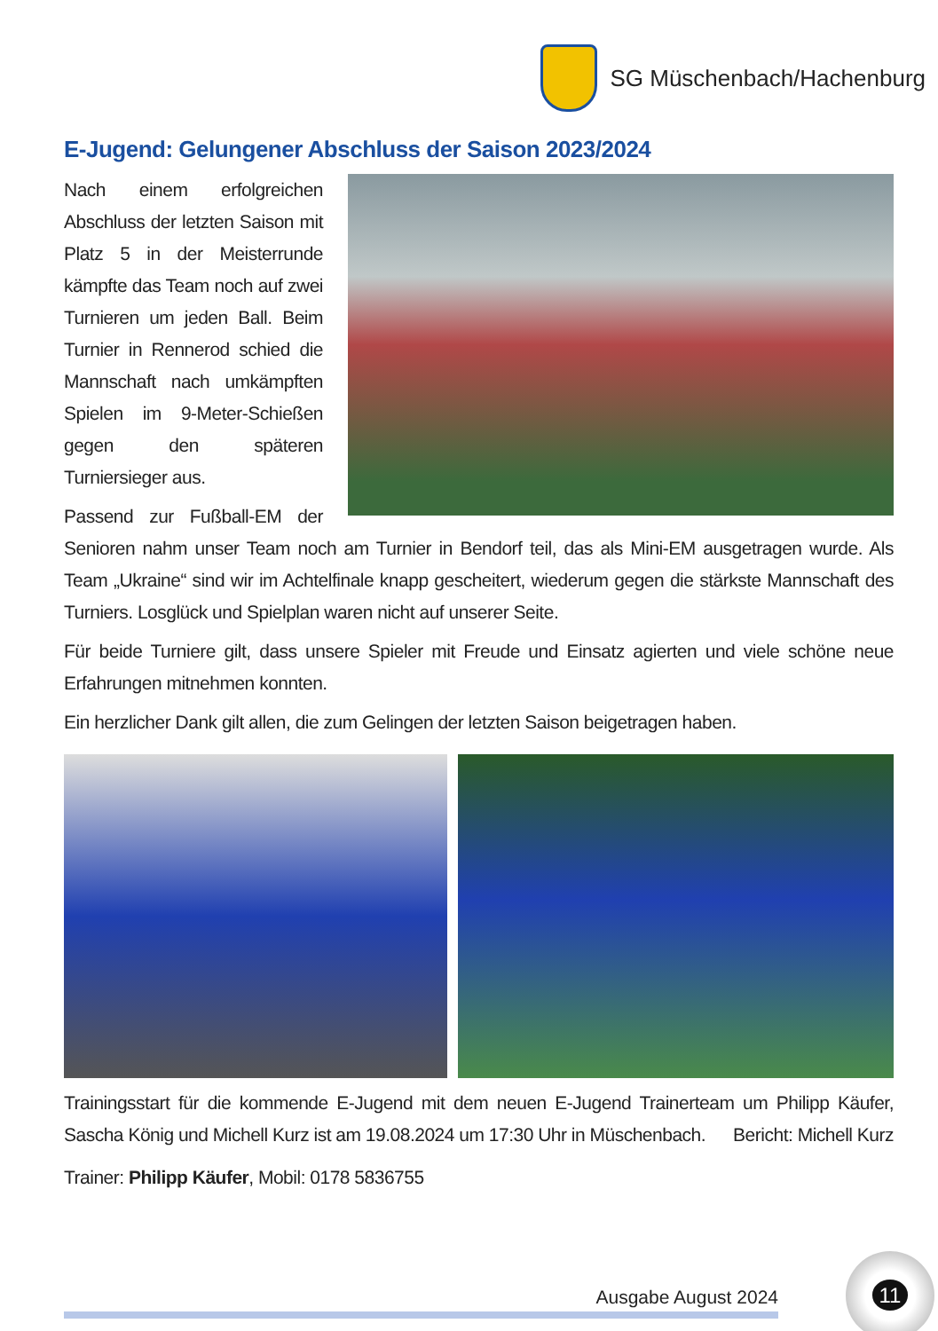SG Müschenbach/Hachenburg
E-Jugend: Gelungener Abschluss der Saison 2023/2024
Nach einem erfolgreichen Abschluss der letzten Saison mit Platz 5 in der Meisterrunde kämpfte das Team noch auf zwei Turnieren um jeden Ball. Beim Turnier in Rennerod schied die Mannschaft nach umkämpften Spielen im 9-Meter-Schießen gegen den späteren Turniersieger aus.
Passend zur Fußball-EM der Senioren nahm unser Team noch am Turnier in Bendorf teil, das als Mini-EM ausgetragen wurde. Als Team „Ukraine“ sind wir im Achtelfinale knapp gescheitert, wiederum gegen die stärkste Mannschaft des Turniers. Losglück und Spielplan waren nicht auf unserer Seite.
Für beide Turniere gilt, dass unsere Spieler mit Freude und Einsatz agierten und viele schöne neue Erfahrungen mitnehmen konnten.
Ein herzlicher Dank gilt allen, die zum Gelingen der letzten Saison beigetragen haben.
Trainingsstart für die kommende E-Jugend mit dem neuen E-Jugend Trainerteam um Philipp Käufer, Sascha König und Michell Kurz ist am 19.08.2024 um 17:30 Uhr in Müschenbach. Bericht: Michell Kurz
Trainer: Philipp Käufer, Mobil: 0178 5836755
Ausgabe August 2024
11